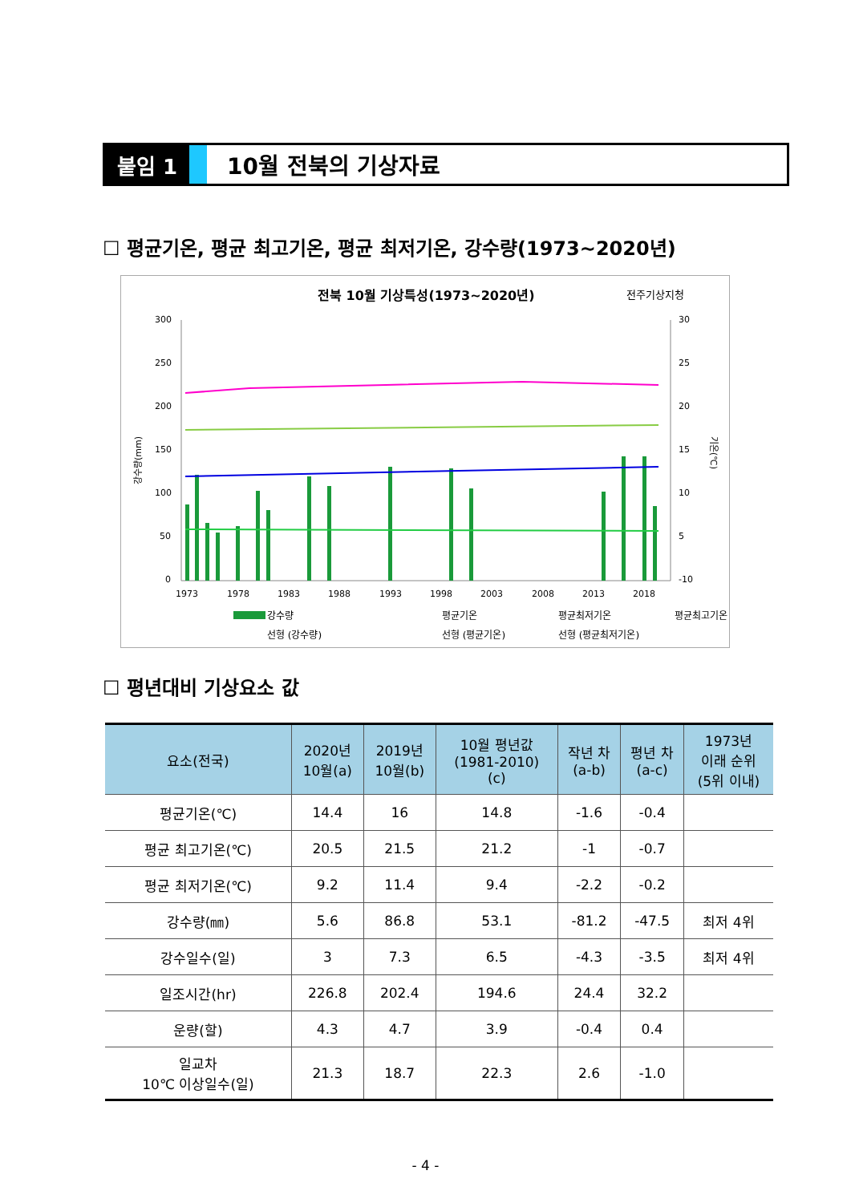붙임 1 10월 전북의 기상자료
☐ 평균기온, 평균 최고기온, 평균 최저기온, 강수량(1973~2020년)
전북 10월 기상특성(1973~2020년)
전주기상지청
300
250
200
150
100
50
0
30
25
20
15
10
5
-10
1973
1978
1983
1988
1993
1998
2003
2008
2013
2018
강수량(mm)
기온(℃)
강수량
평균기온
평균최저기온
평균최고기온
선형 (강수량)
선형 (평균기온)
선형 (평균최저기온)
☐ 평년대비 기상요소 값
| 요소(전국) | 2020년 10월(a) | 2019년 10월(b) | 10월 평년값 (1981-2010) (c) | 작년 차 (a-b) | 평년 차 (a-c) | 1973년 이래 순위 (5위 이내) |
| --- | --- | --- | --- | --- | --- | --- |
| 평균기온(℃) | 14.4 | 16 | 14.8 | -1.6 | -0.4 | |
| 평균 최고기온(℃) | 20.5 | 21.5 | 21.2 | -1 | -0.7 | |
| 평균 최저기온(℃) | 9.2 | 11.4 | 9.4 | -2.2 | -0.2 | |
| 강수량(㎜) | 5.6 | 86.8 | 53.1 | -81.2 | -47.5 | 최저 4위 |
| 강수일수(일) | 3 | 7.3 | 6.5 | -4.3 | -3.5 | 최저 4위 |
| 일조시간(hr) | 226.8 | 202.4 | 194.6 | 24.4 | 32.2 | |
| 운량(할) | 4.3 | 4.7 | 3.9 | -0.4 | 0.4 | |
| 일교차 10℃ 이상일수(일) | 21.3 | 18.7 | 22.3 | 2.6 | -1.0 | |
- 4 -